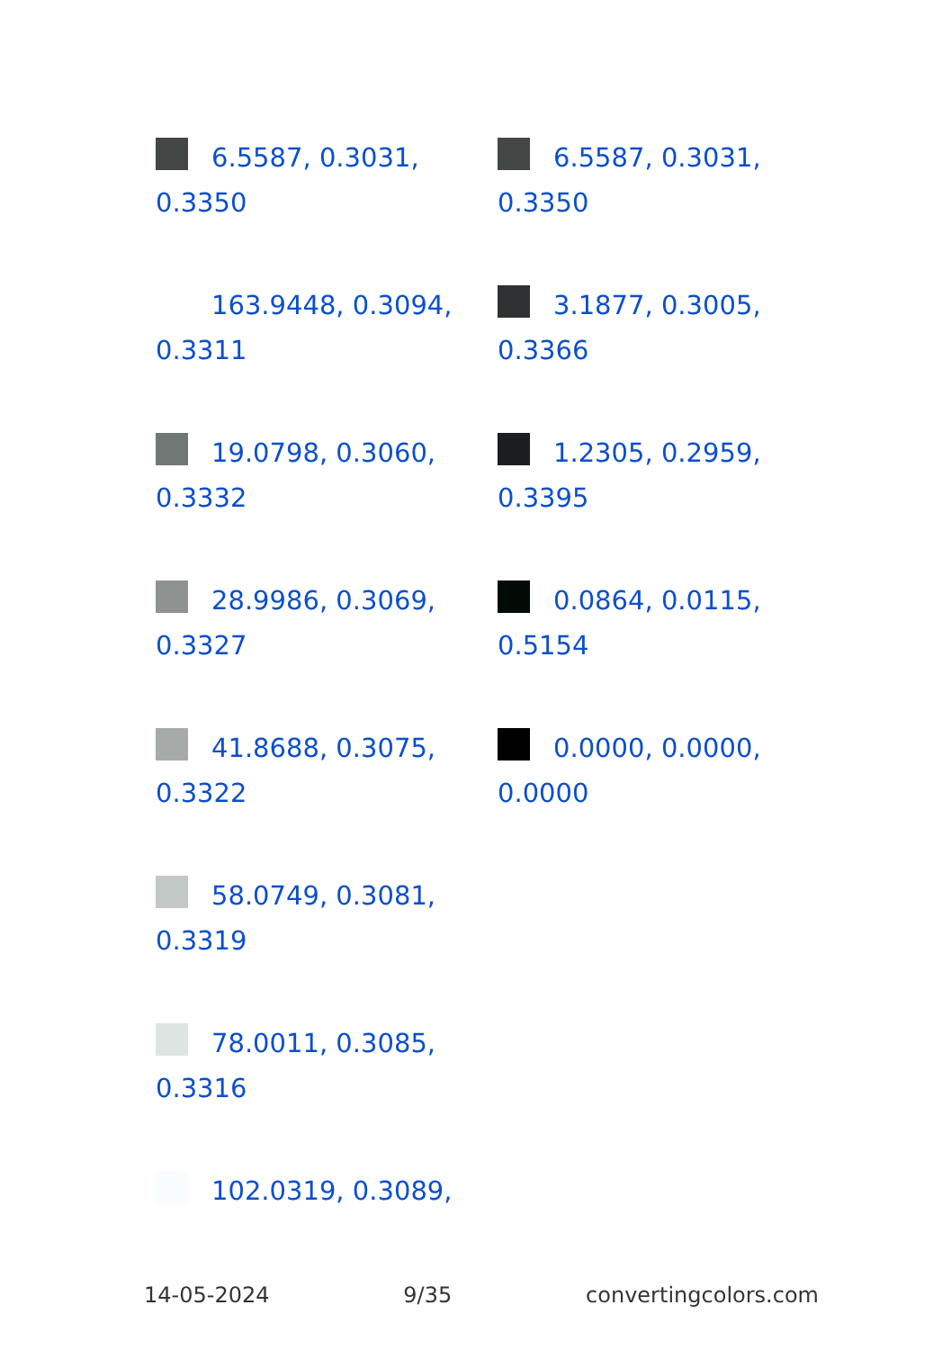6.5587, 0.3031, 0.3350
163.9448, 0.3094, 0.3311
19.0798, 0.3060, 0.3332
28.9986, 0.3069, 0.3327
41.8688, 0.3075, 0.3322
58.0749, 0.3081, 0.3319
78.0011, 0.3085, 0.3316
102.0319, 0.3089,
6.5587, 0.3031, 0.3350
3.1877, 0.3005, 0.3366
1.2305, 0.2959, 0.3395
0.0864, 0.0115, 0.5154
0.0000, 0.0000, 0.0000
14-05-2024 9/35 convertingcolors.com